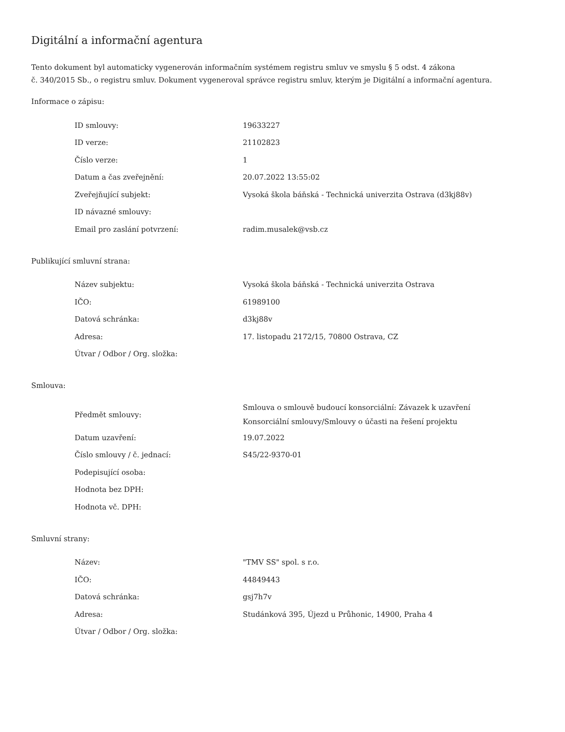Digitální a informační agentura
Tento dokument byl automaticky vygenerován informačním systémem registru smluv ve smyslu § 5 odst. 4 zákona
č. 340/2015 Sb., o registru smluv. Dokument vygeneroval správce registru smluv, kterým je Digitální a informační agentura.
Informace o zápisu:
| ID smlouvy: | 19633227 |
| ID verze: | 21102823 |
| Číslo verze: | 1 |
| Datum a čas zveřejnění: | 20.07.2022 13:55:02 |
| Zveřejňující subjekt: | Vysoká škola báňská - Technická univerzita Ostrava (d3kj88v) |
| ID návazné smlouvy: | |
| Email pro zaslání potvrzení: | radim.musalek@vsb.cz |
Publikující smluvní strana:
| Název subjektu: | Vysoká škola báňská - Technická univerzita Ostrava |
| IČO: | 61989100 |
| Datová schránka: | d3kj88v |
| Adresa: | 17. listopadu 2172/15, 70800 Ostrava, CZ |
| Útvar / Odbor / Org. složka: | |
Smlouva:
| Předmět smlouvy: | Smlouva o smlouvě budoucí konsorciální: Závazek k uzavření Konsorciální smlouvy/Smlouvy o účasti na řešení projektu |
| Datum uzavření: | 19.07.2022 |
| Číslo smlouvy / č. jednací: | S45/22-9370-01 |
| Podepisující osoba: | |
| Hodnota bez DPH: | |
| Hodnota vč. DPH: | |
Smluvní strany:
| Název: | "TMV SS" spol. s r.o. |
| IČO: | 44849443 |
| Datová schránka: | gsj7h7v |
| Adresa: | Studánková 395, Újezd u Průhonic, 14900, Praha 4 |
| Útvar / Odbor / Org. složka: | |